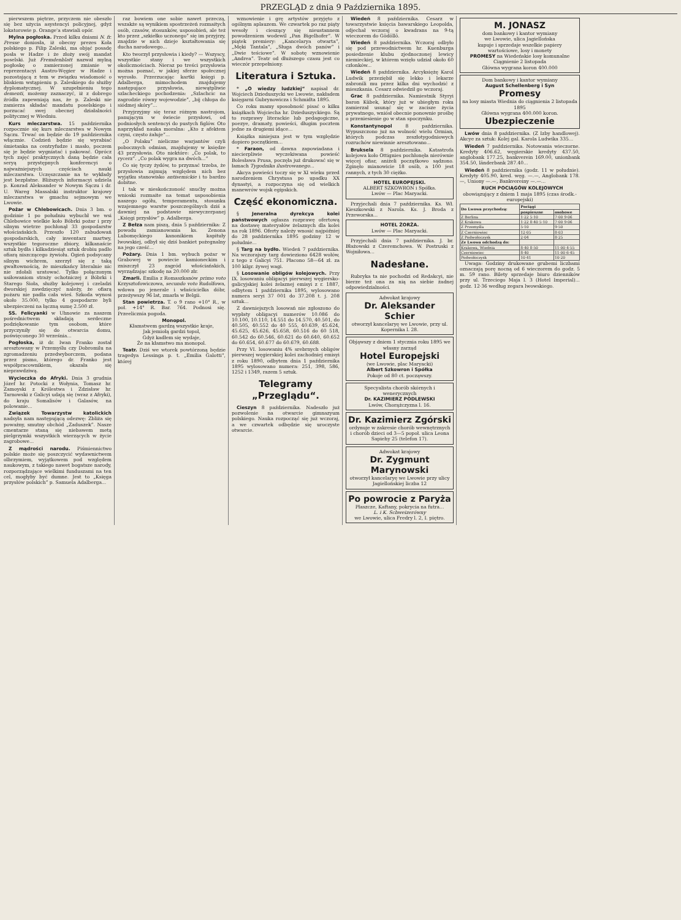PRZEGLĄD z dnia 9 Października 1895.
pierwszem piętrze, przyczem nie obeszło się bez użycia asystencyi policyjnej, gdyż lokatorowie p. Orange'a stawiali opór.
Mylna pogłoska. Przed kilku dniami N. fr. Presse doniosła, iż obecny prezes Koła polskiego p. Filip Zaleski, ma objąć posadę posła w Hadze i że złoży swój mandat poselski. Już Fremdenblatt nazwał mylną pogłoskę o zamierzonej zmianie w reprezentacyi Austro-Węgier w Hadze i pozostającą z tem w związku wiadomość o bliskiem wstąpieniu p. Zaleskiego do służby dyplomatycznej. W uzupełnieniu tego dementi, możemy zaznaczyć, iż z dobrego źródła zapewniają nas, że p. Zaleski nie zamierza składać mandatu poselskiego i porzucać swej obecnej działalności politycznej w Wiedniu.
Kurs mleczarstwa. 15 października rozpocznie się kurs mleczarstwa w Nowym Sączu. Trwać on będzie do 19 października włącznie. Codzień będzie się wyrabiać śmietanka na centryfudze i masło, poczem się je będzie wygniatać i pakować. Oprócz tych zajęć praktycznych daną będzie cała seryą przystępnych konferencyi o najważniejszych częściach nauki mleczarstwa. Uczęszczanie na te wykłady jest bezpłatne. Bliższych informacyi udziela p. Konrad Aleksander w Nowym Sączu i dr. U. Wareg Massalski instruktor krajowy mleczarstwa w gmachu sejmowym we Lwowie.
Pożar w Chlebowicach. Dnia 3 bm. o godzinie 1 po południu wybuchł we wsi Chlebowice wielkie koło Bóbrki pożar i przy silnym wietrze pochłonął 33 gospodarstw włościańskich. Przeszło 120 zabudowań gospodarskich, cały inwentarz martwy, wszystkie tegoroczne zbiory, kilkanaście sztuk bydła i kilkadziesiąt sztuk drobiu padło ofiarą niszczącego żywiołu. Ogień podsycany silnym wichrem, szerzył się z taką gwałtownością, że mieszkańcy literalnie nic nie zdołali uratować. Tylko połączonym usiłowaniom straży ochotniczej z Bóbrki i Starego Sioła, służby kolejowej i czeladzi dworskiej zawdzięczyć należy, że ofiarą pożaru nie padła cała wieś. Szkoda wynosi około 35.000, tylko 4 gospodarze byli ubezpieczeni na łączną sumę 2.500 zł.
SS. Felicyanki w Uhnowie za naszem pośrednictwem składają serdeczne podziękowanie tym osobom, które przyczyniły się do otwarcia domu, poświęconego 30 września...
Pogłoska, iż dr. Iwan Franko został aresztowany w Przemyślu czy Dobromilu na zgromadzeniu przedwyborczem, podana przez pismo, którego dr. Franko jest współpracownikiem, okazała się nieprawdziwą.
Wycieczka do Afryki. Dnia 3 grudnia Józef hr. Potocki z Wołynia, Tomasz hr. Zamoyski z Królestwa i Zdzisław hr. Tarnowski z Galicyi udają się (wraz z Afryki), do kraju Somalisów i Galasów, na polowanie...
Związek Towarzystw katolickich nadsyła nam następującą odezwę: Zbliża się poważny, smutny obchód „Zaduszek“. Nasze cmentarze staną się niebawem metą pielgrzymki wszystkich wierzących w życie zagrobowe...
Z mądrości narodu. Piśmiennictwo polskie może się poszczycić wydawnictwem olbrzymiem, wyjątkowem pod względem naukowym, z takiego nawet bogatsze narody, rozporządzające wielkimi funduszami na ten cel, mogłyby być dumne. Jest to „Księga przysłów polskich“ p. Samuela Adalberga...
raz bowiem one sobie nawet przeczą, wszakże są wynikiem spostrzeżeń rozmaitych osób, czasów, stosunków, usposobień, ale też kto przez „szkiełko uczonego“ się im przyjrzy, znajdzie w nich dzieje kształtowania się ducha narodowego...
Kto tworzył przysłowia i kiedy? — Wszyscy, wszystkie stany i we wszystkich okolicznościach. Nieraz po treści przysłowia można poznać, w jakiej sferze społecznej wyrosło. Przerzucając kartki księgi p. Adalberga, mimochodem znajdujemy następujące przysłowia, niewątpliwie szlacheckiego pochodzenia: „Szlachcic na zagrodzie równy wojewodzie“, „bij chłopa do siódmej skóry“...
Przyjrzyjmy się teraz różnym nastrojom, panującym w świecie przysłowi, od podniosłych sentencyi do pustych figlów. Oto naprzykład nauka moralna: „Kto z afektem czyni, często żałuje“...
„O Polaku“ nieliczne warjantów czyli pobocznych odmian, znajdujemy w księdze 43 przysłowia. Oto niektóre: „Co polak, to rycerz“. „Co polak wygra na dwóch...“
Co się tyczy żydów, to przyznać trzeba, że przysłowia zajmują względem nich bez wyjątku stanowisko antisemickie i to bardzo dobitne.
I tak w nieskończoność snućby można wnioski rozmaite na temat usposobienia naszego ogółu, temperamentu, stosunku wzajemnego warstw poszczególnych dziś a dawniej na podstawie niewyczerpanej „Księgi przysłów“ p. Adalberga.
Z Bełza nam piszą, dnia 5 października: Z powodu zamianowania ks. Zenona Lubomęckiego kanonikiem kapituły lwowskiej, odbył się dziś bankiet pożegnalny na jego cześć...
Pożary. Dnia 1 bm. wybuch pożar w Grabowej w powiecie kamioneckim i zniszczył 23 zagród włościańskich, wyrządzając szkodę na 20.000 złr.
Zmarli. Emilia z Romaszkanów primo voto Krzysztofowiczowa, secundo voto Rudolfowa, wdowa po jenerale i właścicielka dóbr, przeżywszy 96 lat, zmarła w Belgii.
Stan powietrza. T. o 9 rano +10° R., w poł. +14° R. Bar. 764. Podnosi się. Przeelicznia pogoda.
Monopol.
Kłamstwem gardzą wszystkie kraje,
Jak jemiołą gardzi topol,
Gdyż kadłem się wydaje,
Że na kłamstwo ma monopol.
Teatr. Dziś we wtorek powtórzoną będzie tragedya Lessinga p. t. „Emilia Galotti“, której
wznowienie i grę artystów przyjęto z ogólnym aplauzem. We czwartek po raz piąty wesoły i cieszący się nieustannem powodzeniem wodewil „Pan Bigelhofer“. W piątek premiery: „Kancelarya otwarta“, „Męki Tantala“, „Sługa dwóch panów“ i „Dwie teściowe“. W sobotę wznowienie „Andrea“. Teatr od dłuższego czasu jest co wieczór przepełniony.
Literatura i Sztuka.
* „O wiedzy ludzkiej“ napisał dr. Wojciech Dzieduszycki we Lwowie, nakładem księgarni Gubrynowicza i Schmidta 1895.
Co roku mamy sposobność pisać o kilku książkach Wojciecha hr. Dzieduszyckiego. Są to rozprawy literackie lub pedagogiczne, poezye, dramaty, powieści, długim pocztem jedne za drugiemi idące...
Książka niniejsza jest w tym względzie dopiero początkiem...
* Faraon, od dawna zapowiadana i niecierpliwie wyczekiwana powieść Bolesława Prusa, poczęła już drukować się w łamach Tygodnika ilustrowanego...
Akcya powieści toczy się w XI wieku przed narodzeniem Chrystusa po upadku XX dynastyi, a rozpoczyna się od wielkich manewrów wojsk egipskich.
Część ekonomiczna.
§ Jeneralna dyrekcya kolei państwowych ogłasza rozprawę ofertową na dostawę materyałów żelaznych dla kolei na rok 1896. Oferty należy wnosić najpóźniej do 28 października 1895 godziny 12 w południe...
§ Targ na bydło. Wiedeń 7 października. Na wczorajszy targ dowieziono 6428 wołów, z tego z Galicyi 751. Płacono 58—64 zł. za 100 kilgr. żywej wagi.
§ Losowanie obligów kolejowych. Przy IX. losowaniu obligacyi pierwszej węgiersko-galicyjskiej kolei żelaznej emisyi z r. 1887, odbytem 1 października 1895, wylosowano numera seryi 37 001 do 37.208 t. j. 208 sztuk...
Z dawniejszych losowań nie zgłoszono do wypłaty obligacyi numerów 10.086 do 10.100, 10.110, 14.551 do 14.570, 40.501, do 40.505, 40.552 do 40 555, 40.639, 45.624, 45.625, 45.626, 45.658, 60.516 do 60 518, 60.542 do 60.546, 60.621 do 60.640, 60.652 do 60.654, 60.677 do 60.679, 60.688.
Przy VI. losowaniu 4% srebrnych obligów pierwszej węgierskiej kolei zachodniej emisyi z roku 1890, odbytem dnia 1 października 1895 wylosowano numera: 251, 398, 586, 1252 i 1349, razem 5 sztuk.
Telegramy „Przeglądu“.
Cieszyn 8 października. Nadeszło już pozwolenie na otwarcie gimnazyum polskiego. Nauka rozpocząć się już wczoraj, a we czwartek odbędzie się uroczyste otwarcie.
Wiedeń 8 października. Cesarz w towarzystwie księcia bawarskiego Leopolda, odjechał wczoraj o kwadrans na 9-tą wieczorem do Gödöllö.
Wiedeń 8 października. Wczoraj odbyło się pod przewodnictwem hr. Kuenburga posiedzenie klubu zjednoczonej lewicy niemieckiej, w którem wzięło udział około 60 członków...
Wiedeń 8 października. Arcyksiężę Karol Ludwik przeziębił się lekko i lekarze zabronili mu przez kilka dni wychodzić z mieszkania. Cesarz odwiedził go wczoraj.
Grac 8 października. Namiestnik Styryi baron Kübek, który już w ubiegłym roku zamierzał usunąć się w zacisze życia prywatnego, wniósł obecnie ponownie prośbę o przeniesienie go w stan spoczynku.
Konstantynopol 8 października. Wypuszczono już na wolność wielu Ormian, których podczas zeszłotygodniowych rozruchów niewinnie aresztowano...
Bruksela 8 października. Katastrofa kolejowa koło Ottignies pochłonęła nierównie więcej ofiar, aniżeli początkowo sądzono. Zginęło mianowicie 18 osób, a 100 jest rannych, z tych 30 ciężko.
HOTEL EUROPEJSKI.
ALBERT SZKOWRON i Spółka.
Lwów — Plac Maryacki.
Przyjechali dnia 7 października. Ks. Wł. Kieszkowski z Narola. Ks. J. Broda z Przeworska...
HOTEL ŻORŻA.
Lwów — Plac Maryacki.
Przyjechali dnia 7 października. J. br. Błażowski z Czeremchowa. W. Postruski z Wojniłowa...
Nadesłane.
Rubryka ta nie pochodzi od Redakcyi, nie bierze też ona za nią na siebie żadnej odpowiedzialności.
Adwokat krajowy
Dr. Aleksander Schier
otworzył kancelaryę we Lwowie, przy ul. Kopernika l. 28.
Objąwszy z dniem 1 stycznia roku 1895 we własny zarząd
Hotel Europejski
(we Lwowie, plac Maryacki)
Albert Szkowron i Spółka
Pokoje od 80 ct. począwszy.
Specyalista chorób skórnych i wenerycznych
Dr. KAZIMIERZ PODLEWSKI
Lwów, Chorążczyzna l. 16.
Dr. Kazimierz Zgórski
ordynuje w zakresie chorób wewnętrznych i chorób dzieci od 3—5 popoł. ulica Leona Sapiehy 25 (telefon 17).
Adwokat krajowy
Dr. Zygmunt Marynowski
otworzył kancelaryę we Lwowie przy ulicy Jagiellońskiej liczba 12
Po powrocie z Paryża
Płaszcze, Kaftany, pokrycia na futra...
L. i K. Schweizerówny
we Lwowie, ulica Fredry l. 2, I. piętro.
M. JONASZ
dom bankowy i kantor wymiany
we Lwowie, ulica Jagiellońska
kupuje i sprzedaje wszelkie papiery wartościowe, losy i monety
PROMESY na Wiedeńskie losy komunalne
Ciągnienie 2 listopada
Główna wygrana koron 400.000
Dom bankowy i kantor wymiany
August Schellenberg i Syn
Promesy
na losy miasta Wiednia do ciągnienia 2 listopada 1895
Główna wygrana 400.000 koron.
Ubezpieczenie
Lwów dnia 8 października. (Z Izby handlowej). Akcye za sztuk: Kolej gal. Karola Ludwika 335...
Wiedeń 7 października. Notowania wieczorne. Kredyty 406.62, węgierskie kredyty 437.50, anglobank 177.25, bankverein 169.00, unionbank 354.50, länderbank 287.40...
Wiedeń 8 października (godz. 11 w południe). Kredyty 405.90, kred. węg. —.—, Anglobank 178.—, Uniony —.—, Bankvereiny —.—...
RUCH POCIĄGÓW KOLEJOWYCH
obowiązujący z dniem 1 maja 1895 (czas środk.-europejski)
| Do Lwowa przychodzą: | Pociągi | |
| --- | --- | --- |
| | pospieszne | osobowe |
| Z Berlina | 1·22 5·10 | 7·00 9·06 |
| Z Krakowa | 1·22 8·40 5·10 | 7·00 9·06 |
| Z Przemyśla | 5·10 | 9·50 |
| Z Czerniowiec | 12·05 | 8·03 |
| Z Podwołoczysk | 2·04 | 8·25 |
| Ze Lwowa odchodzą do: | | |
| Krakowa, Wiednia | 8·40 8·50 | 11·00 4·55 |
| Czerniowiec | 8·40 | 11·00 6·45 |
| Podwołoczysk | 10·41 | 10·20 |
Uwaga: Godziny drukowane grubemi liczbami oznaczają porę nocną od 6 wieczorem do godz. 5 m. 59 rano. Bilety sprzedaje biuro dzienników przy ul. Trzeciego Maja l. 3 (Hotel Imperial)... godz. 12·36 według zegara lwowskiego.